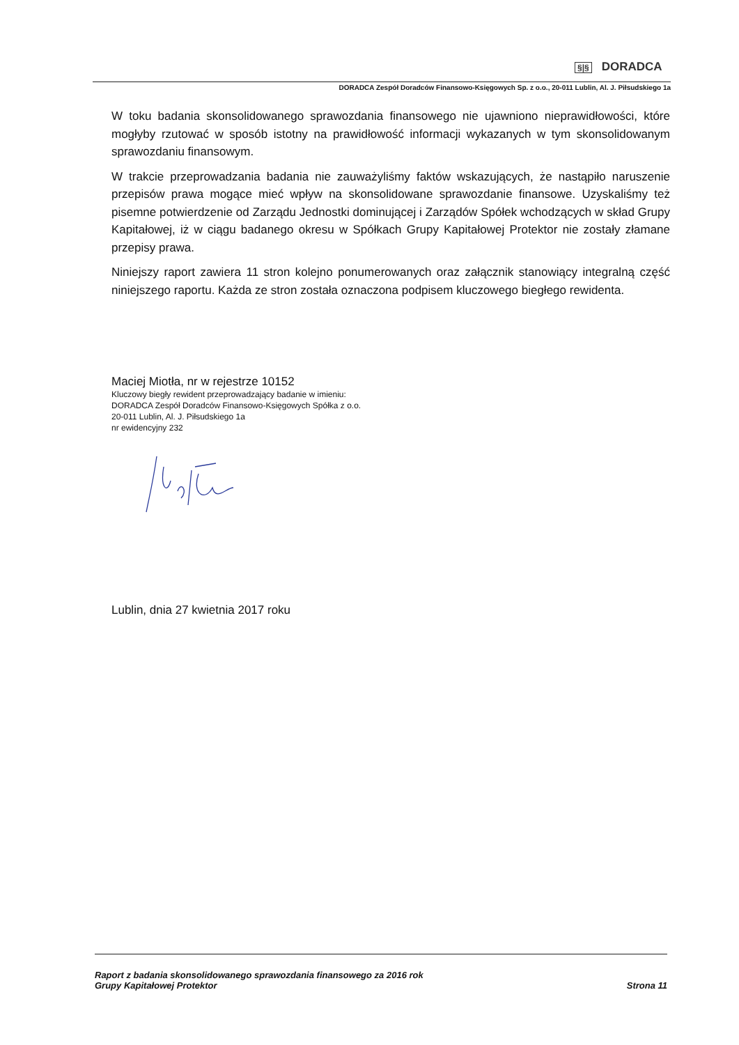§|§ DORADCA
DORADCA Zespół Doradców Finansowo-Księgowych Sp. z o.o., 20-011 Lublin, Al. J. Piłsudskiego 1a
W toku badania skonsolidowanego sprawozdania finansowego nie ujawniono nieprawidłowości, które mogłyby rzutować w sposób istotny na prawidłowość informacji wykazanych w tym skonsolidowanym sprawozdaniu finansowym.
W trakcie przeprowadzania badania nie zauważyliśmy faktów wskazujących, że nastąpiło naruszenie przepisów prawa mogące mieć wpływ na skonsolidowane sprawozdanie finansowe. Uzyskaliśmy też pisemne potwierdzenie od Zarządu Jednostki dominującej i Zarządów Spółek wchodzących w skład Grupy Kapitałowej, iż w ciągu badanego okresu w Spółkach Grupy Kapitałowej Protektor nie zostały złamane przepisy prawa.
Niniejszy raport zawiera 11 stron kolejno ponumerowanych oraz załącznik stanowiący integralną część niniejszego raportu. Każda ze stron została oznaczona podpisem kluczowego biegłego rewidenta.
Maciej Miotła, nr w rejestrze 10152
Kluczowy biegły rewident przeprowadzający badanie w imieniu:
DORADCA Zespół Doradców Finansowo-Księgowych Spółka z o.o.
20-011 Lublin, Al. J. Piłsudskiego 1a
nr ewidencyjny 232
Lublin, dnia 27 kwietnia 2017 roku
Raport z badania skonsolidowanego sprawozdania finansowego za 2016 rok
Grupy Kapitałowej Protektor
Strona 11